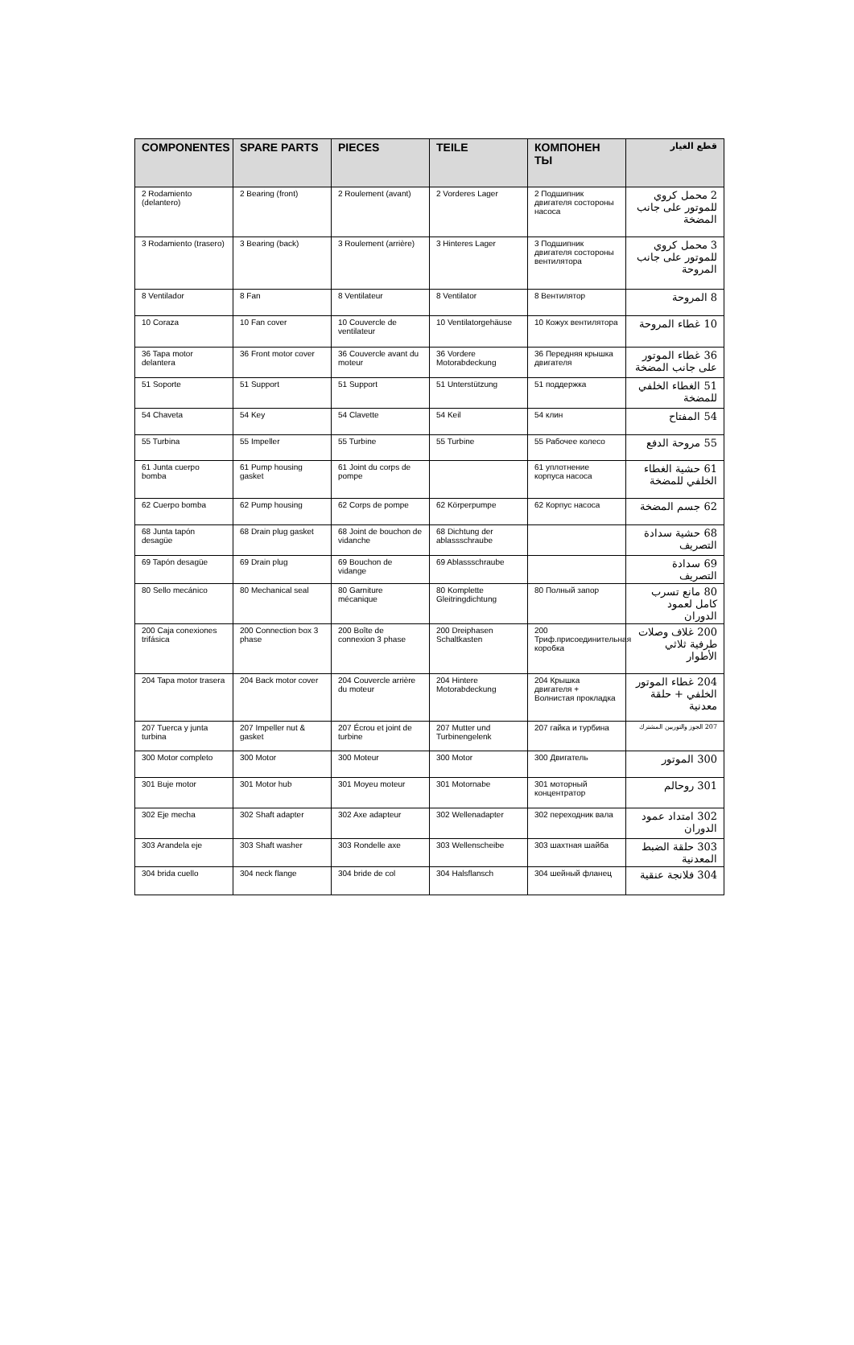| COMPONENTES | SPARE PARTS | PIECES | TEILE | КОМПОНЕН ТЫ | قطع الغيار |
| --- | --- | --- | --- | --- | --- |
| 2 Rodamiento (delantero) | 2 Bearing (front) | 2 Roulement (avant) | 2 Vorderes Lager | 2 Подшипник двигателя состороны насоса | 2 محمل كروي للموتور على جانب المضخة |
| 3 Rodamiento (trasero) | 3 Bearing (back) | 3 Roulement (arrière) | 3 Hinteres Lager | 3 Подшипник двигателя состороны вентилятора | 3 محمل كروي للموتور على جانب المروحة |
| 8 Ventilador | 8 Fan | 8 Ventilateur | 8 Ventilator | 8 Вентилятор | 8 المروحة |
| 10 Coraza | 10 Fan cover | 10 Couvercle de ventilateur | 10 Ventilatorgehäuse | 10 Кожух вентилятора | 10 غطاء المروحة |
| 36 Tapa motor delantera | 36 Front motor cover | 36 Couvercle avant du moteur | 36 Vordere Motorabdeckung | 36 Передняя крышка двигателя | 36 غطاء الموتور على جانب المضخة |
| 51 Soporte | 51 Support | 51 Support | 51 Unterstützung | 51 поддержка | 51 الغطاء الخلفي للمضخة |
| 54 Chaveta | 54 Key | 54 Clavette | 54 Keil | 54 клин | 54 المفتاح |
| 55 Turbina | 55 Impeller | 55 Turbine | 55 Turbine | 55 Рабочее колесо | 55 مروحة الدفع |
| 61 Junta cuerpo bomba | 61 Pump housing gasket | 61 Joint du corps de pompe | | 61 уплотнение корпуса насоса | 61 حشية الغطاء الخلفي للمضخة |
| 62 Cuerpo bomba | 62 Pump housing | 62 Corps de pompe | 62 Körperpumpe | 62 Корпус насоса | 62 جسم المضخة |
| 68 Junta tapón desagüe | 68 Drain plug gasket | 68 Joint de bouchon de vidanche | 68 Dichtung der ablassschraube | | 68 حشية سدادة التصريف |
| 69 Tapón desagüe | 69 Drain plug | 69 Bouchon de vidange | 69 Ablassschraube | | 69 سدادة التصريف |
| 80 Sello mecánico | 80 Mechanical seal | 80 Garniture mécanique | 80 Komplette Gleitringdichtung | 80 Полный запор | 80 مانع تسرب كامل لعمود الدوران |
| 200 Caja conexiones trifásica | 200 Connection box 3 phase | 200 Boîte de connexion 3 phase | 200 Dreiphasen Schaltkasten | 200 Триф.присоединительная коробка | 200 غلاف وصلات طرفية ثلاثي الأطوار |
| 204 Tapa motor trasera | 204 Back motor cover | 204 Couvercle arrière du moteur | 204 Hintere Motorabdeckung | 204 Крышка двигателя + Волнистая прокладка | 204 غطاء الموتور الخلفي + حلقة معدنية |
| 207 Tuerca y junta turbina | 207 Impeller nut & gasket | 207 Écrou et joint de turbine | 207 Mutter und Turbinengelenk | 207 гайка и турбина | 207 الجوز والتوربين المشترك |
| 300 Motor completo | 300 Motor | 300 Moteur | 300 Motor | 300 Двигатель | 300 الموتور |
| 301 Buje motor | 301 Motor hub | 301 Moyeu moteur | 301 Motornabe | 301 моторный концентратор | 301 روحالم |
| 302 Eje mecha | 302 Shaft adapter | 302 Axe adapteur | 302 Wellenadapter | 302 переходник вала | 302 امتداد عمود الدوران |
| 303 Arandela eje | 303 Shaft washer | 303 Rondelle axe | 303 Wellenscheibe | 303 шахтная шайба | 303 حلقة الضبط المعدنية |
| 304 brida cuello | 304 neck flange | 304 bride de col | 304 Halsflansch | 304 шейный фланец | 304 فلانجة عنقية |